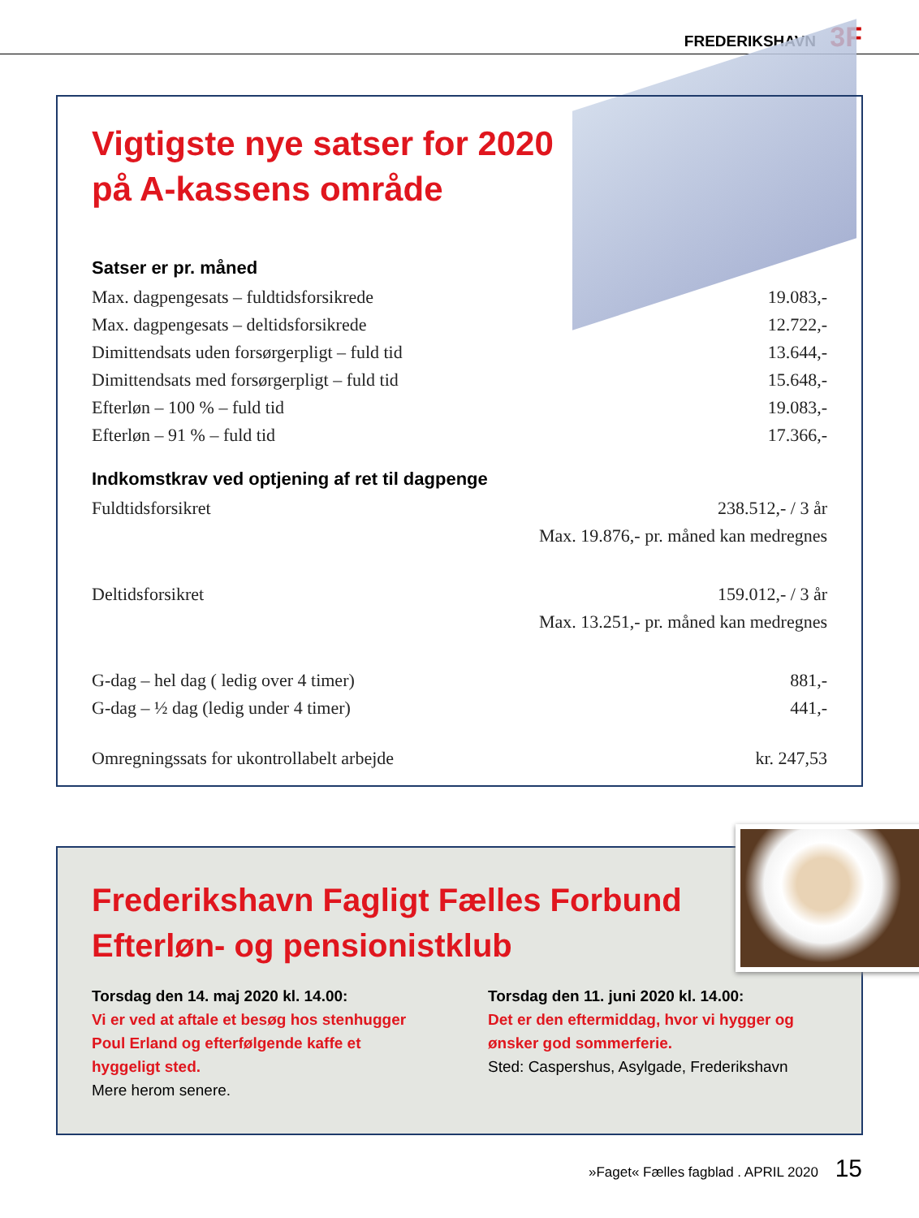FREDERIKSHAVN 3F
Vigtigste nye satser for 2020
på A-kassens område
Satser er pr. måned
| Max. dagpengesats – fuldtidsforsikrede | 19.083,- |
| Max. dagpengesats – deltidsforsikrede | 12.722,- |
| Dimittendsats uden forsørgerpligt – fuld tid | 13.644,- |
| Dimittendsats med forsørgerpligt – fuld tid | 15.648,- |
| Efterløn – 100 % – fuld tid | 19.083,- |
| Efterløn – 91 % – fuld tid | 17.366,- |
Indkomstkrav ved optjening af ret til dagpenge
| Fuldtidsforsikret | 238.512,- / 3 år |
| | Max. 19.876,- pr. måned kan medregnes |
| Deltidsforsikret | 159.012,- / 3 år |
| | Max. 13.251,- pr. måned kan medregnes |
| G-dag – hel dag ( ledig over 4 timer) | 881,- |
| G-dag – ½ dag (ledig under 4 timer) | 441,- |
| Omregningssats for ukontrollabelt arbejde | kr. 247,53 |
Frederikshavn Fagligt Fælles Forbund
Efterløn- og pensionistklub
Torsdag den 14. maj 2020 kl. 14.00:
Vi er ved at aftale et besøg hos stenhugger Poul Erland og efterfølgende kaffe et hyggeligt sted.
Mere herom senere.
Torsdag den 11. juni 2020 kl. 14.00:
Det er den eftermiddag, hvor vi hygger og ønsker god sommerferie.
Sted: Caspershus, Asylgade, Frederikshavn
»Faget« Fælles fagblad . APRIL 2020 15